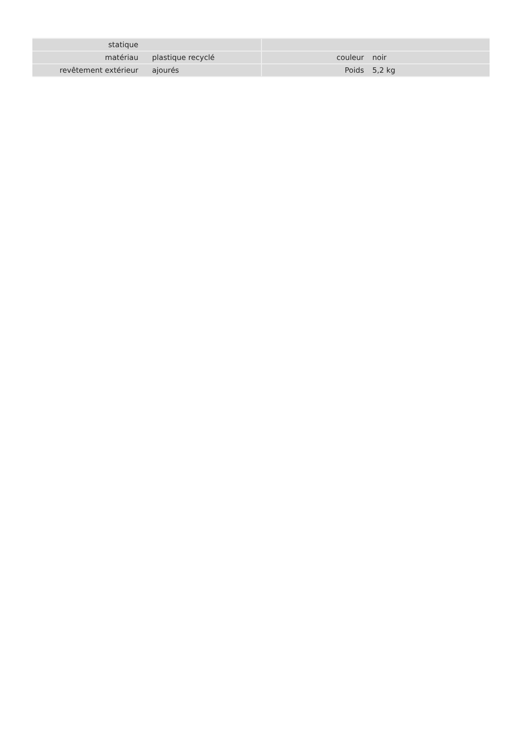| statique | | | |
| matériau | plastique recyclé | couleur | noir |
| revêtement extérieur | ajourés | Poids | 5,2 kg |